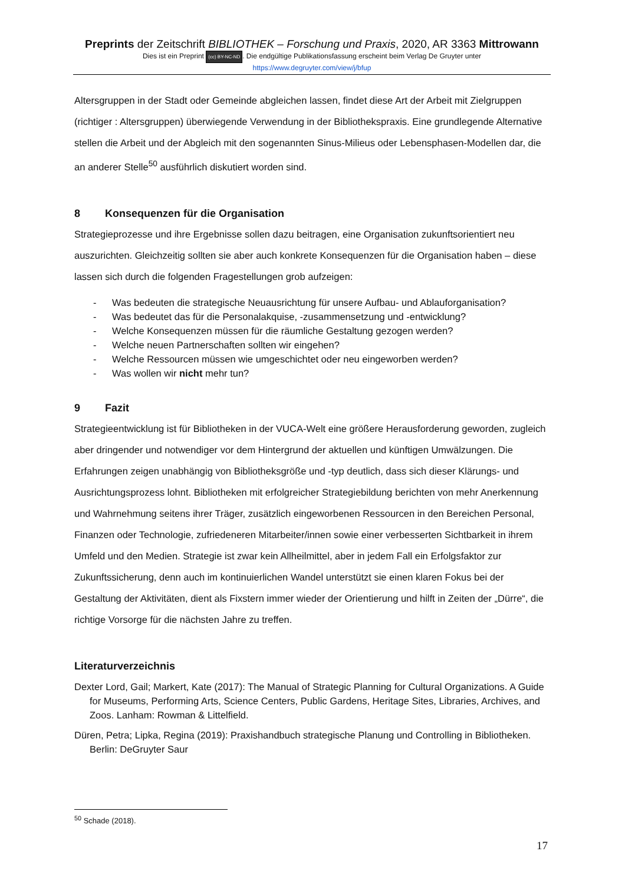Preprints der Zeitschrift BIBLIOTHEK – Forschung und Praxis, 2020, AR 3363 Mittrowann
Dies ist ein Preprint (cc) BY-NC-ND. Die endgültige Publikationsfassung erscheint beim Verlag De Gruyter unter
https://www.degruyter.com/view/j/bfup
Altersgruppen in der Stadt oder Gemeinde abgleichen lassen, findet diese Art der Arbeit mit Zielgruppen (richtiger : Altersgruppen) überwiegende Verwendung in der Bibliothekspraxis. Eine grundlegende Alternative stellen die Arbeit und der Abgleich mit den sogenannten Sinus-Milieus oder Lebensphasen-Modellen dar, die an anderer Stelle<sup>50</sup> ausführlich diskutiert worden sind.
8 Konsequenzen für die Organisation
Strategieprozesse und ihre Ergebnisse sollen dazu beitragen, eine Organisation zukunftsorientiert neu auszurichten. Gleichzeitig sollten sie aber auch konkrete Konsequenzen für die Organisation haben – diese lassen sich durch die folgenden Fragestellungen grob aufzeigen:
- Was bedeuten die strategische Neuausrichtung für unsere Aufbau- und Ablauforganisation?
- Was bedeutet das für die Personalakquise, -zusammensetzung und -entwicklung?
- Welche Konsequenzen müssen für die räumliche Gestaltung gezogen werden?
- Welche neuen Partnerschaften sollten wir eingehen?
- Welche Ressourcen müssen wie umgeschichtet oder neu eingeworben werden?
- Was wollen wir nicht mehr tun?
9 Fazit
Strategieentwicklung ist für Bibliotheken in der VUCA-Welt eine größere Herausforderung geworden, zugleich aber dringender und notwendiger vor dem Hintergrund der aktuellen und künftigen Umwälzungen. Die Erfahrungen zeigen unabhängig von Bibliotheksgröße und -typ deutlich, dass sich dieser Klärungs- und Ausrichtungsprozess lohnt. Bibliotheken mit erfolgreicher Strategiebildung berichten von mehr Anerkennung und Wahrnehmung seitens ihrer Träger, zusätzlich eingeworbenen Ressourcen in den Bereichen Personal, Finanzen oder Technologie, zufriedeneren Mitarbeiter/innen sowie einer verbesserten Sichtbarkeit in ihrem Umfeld und den Medien. Strategie ist zwar kein Allheilmittel, aber in jedem Fall ein Erfolgsfaktor zur Zukunftssicherung, denn auch im kontinuierlichen Wandel unterstützt sie einen klaren Fokus bei der Gestaltung der Aktivitäten, dient als Fixstern immer wieder der Orientierung und hilft in Zeiten der „Dürre“, die richtige Vorsorge für die nächsten Jahre zu treffen.
Literaturverzeichnis
Dexter Lord, Gail; Markert, Kate (2017): The Manual of Strategic Planning for Cultural Organizations. A Guide for Museums, Performing Arts, Science Centers, Public Gardens, Heritage Sites, Libraries, Archives, and Zoos. Lanham: Rowman & Littelfield.
Düren, Petra; Lipka, Regina (2019): Praxishandbuch strategische Planung und Controlling in Bibliotheken. Berlin: DeGruyter Saur
<sup>50</sup> Schade (2018).
17